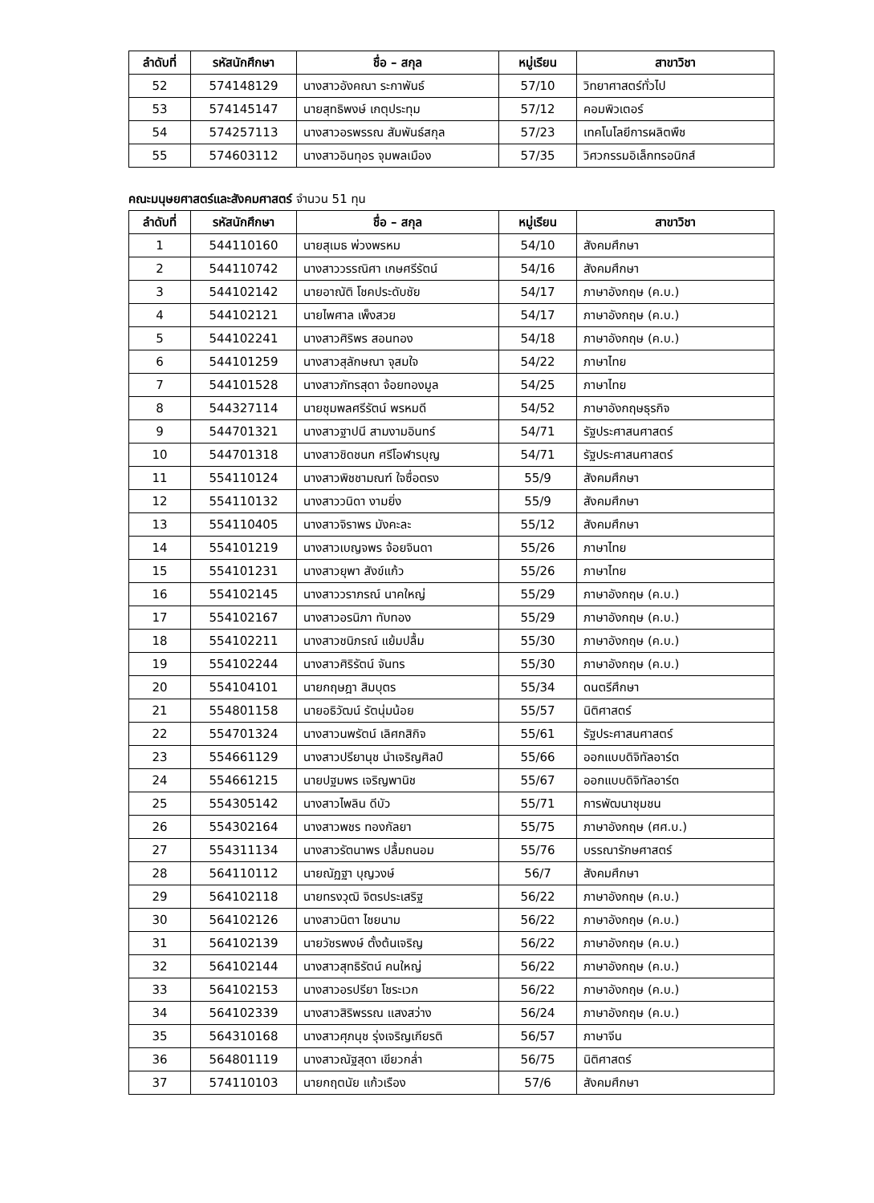| ลำดับที่ | รหัสนักศึกษา | ชื่อ – สกุล | หมู่เรียน | สาขาวิชา |
| --- | --- | --- | --- | --- |
| 52 | 574148129 | นางสาวอังคณา ระกาพันธ์ | 57/10 | วิทยาศาสตร์ทั่วไป |
| 53 | 574145147 | นายสุทธิพงษ์ เกตุประทุม | 57/12 | คอมพิวเตอร์ |
| 54 | 574257113 | นางสาวอรพรรณ สัมพันธ์สกุล | 57/23 | เทคโนโลยีการผลิตพืช |
| 55 | 574603112 | นางสาวอินทุอร จุมพลเมือง | 57/35 | วิศวกรรมอิเล็กทรอนิกส์ |
คณะมนุษยศาสตร์และสังคมศาสตร์ จำนวน 51 ทุน
| ลำดับที่ | รหัสนักศึกษา | ชื่อ – สกุล | หมู่เรียน | สาขาวิชา |
| --- | --- | --- | --- | --- |
| 1 | 544110160 | นายสุเมธ พ่วงพรหม | 54/10 | สังคมศึกษา |
| 2 | 544110742 | นางสาววรรณิศา เกษศรีรัตน์ | 54/16 | สังคมศึกษา |
| 3 | 544102142 | นายอาณัติ โชคประดับชัย | 54/17 | ภาษาอังกฤษ (ค.บ.) |
| 4 | 544102121 | นายไพศาล เพ็งสวย | 54/17 | ภาษาอังกฤษ (ค.บ.) |
| 5 | 544102241 | นางสาวศิริพร สอนทอง | 54/18 | ภาษาอังกฤษ (ค.บ.) |
| 6 | 544101259 | นางสาวสุลักษณา จุสมใจ | 54/22 | ภาษาไทย |
| 7 | 544101528 | นางสาวภัทรสุดา จ้อยทองมูล | 54/25 | ภาษาไทย |
| 8 | 544327114 | นายชุมพลศรีรัตน์ พรหมดี | 54/52 | ภาษาอังกฤษธุรกิจ |
| 9 | 544701321 | นางสาวฐาปนี สามงามอินทร์ | 54/71 | รัฐประศาสนศาสตร์ |
| 10 | 544701318 | นางสาวชิดชนก ศรีโอฬารบุญ | 54/71 | รัฐประศาสนศาสตร์ |
| 11 | 554110124 | นางสาวพิชชามณฑ์ ใจซื่อตรง | 55/9 | สังคมศึกษา |
| 12 | 554110132 | นางสาววนิดา งามยิ่ง | 55/9 | สังคมศึกษา |
| 13 | 554110405 | นางสาวจิราพร มังคะละ | 55/12 | สังคมศึกษา |
| 14 | 554101219 | นางสาวเบญจพร จ้อยจินดา | 55/26 | ภาษาไทย |
| 15 | 554101231 | นางสาวยุพา สังข์แก้ว | 55/26 | ภาษาไทย |
| 16 | 554102145 | นางสาววราภรณ์ นาคใหญ่ | 55/29 | ภาษาอังกฤษ (ค.บ.) |
| 17 | 554102167 | นางสาวอรนิภา ทับทอง | 55/29 | ภาษาอังกฤษ (ค.บ.) |
| 18 | 554102211 | นางสาวชนิภรณ์ แย้มปลื้ม | 55/30 | ภาษาอังกฤษ (ค.บ.) |
| 19 | 554102244 | นางสาวศิริรัตน์ จันทร | 55/30 | ภาษาอังกฤษ (ค.บ.) |
| 20 | 554104101 | นายกฤษฎา สิมบุตร | 55/34 | ดนตรีศึกษา |
| 21 | 554801158 | นายอธิวัฒน์ รัตนุ่มน้อย | 55/57 | นิติศาสตร์ |
| 22 | 554701324 | นางสาวนพรัตน์ เลิศกสิกิจ | 55/61 | รัฐประศาสนศาสตร์ |
| 23 | 554661129 | นางสาวปรียานุช นำเจริญศิลป์ | 55/66 | ออกแบบดิจิทัลอาร์ต |
| 24 | 554661215 | นายปฐมพร เจริญพานิช | 55/67 | ออกแบบดิจิทัลอาร์ต |
| 25 | 554305142 | นางสาวไพลิน ดีบัว | 55/71 | การพัฒนาชุมชน |
| 26 | 554302164 | นางสาวพชร ทองกัลยา | 55/75 | ภาษาอังกฤษ (ศศ.บ.) |
| 27 | 554311134 | นางสาวรัตนาพร ปลื้มถนอม | 55/76 | บรรณารักษศาสตร์ |
| 28 | 564110112 | นายณัฏฐา บุญวงษ์ | 56/7 | สังคมศึกษา |
| 29 | 564102118 | นายทรงวุฒิ จิตรประเสริฐ | 56/22 | ภาษาอังกฤษ (ค.บ.) |
| 30 | 564102126 | นางสาวนิตา ไชยนาม | 56/22 | ภาษาอังกฤษ (ค.บ.) |
| 31 | 564102139 | นายวัชรพงษ์ ตั้งต้นเจริญ | 56/22 | ภาษาอังกฤษ (ค.บ.) |
| 32 | 564102144 | นางสาวสุทธิรัตน์ คนใหญ่ | 56/22 | ภาษาอังกฤษ (ค.บ.) |
| 33 | 564102153 | นางสาวอรปรียา โชระเวก | 56/22 | ภาษาอังกฤษ (ค.บ.) |
| 34 | 564102339 | นางสาวสิริพรรณ แสงสว่าง | 56/24 | ภาษาอังกฤษ (ค.บ.) |
| 35 | 564310168 | นางสาวศุภนุช รุ่งเจริญเกียรติ | 56/57 | ภาษาจีน |
| 36 | 564801119 | นางสาวณัฐสุดา เขียวกล่ำ | 56/75 | นิติศาสตร์ |
| 37 | 574110103 | นายกฤตนัย แก้วเรือง | 57/6 | สังคมศึกษา |